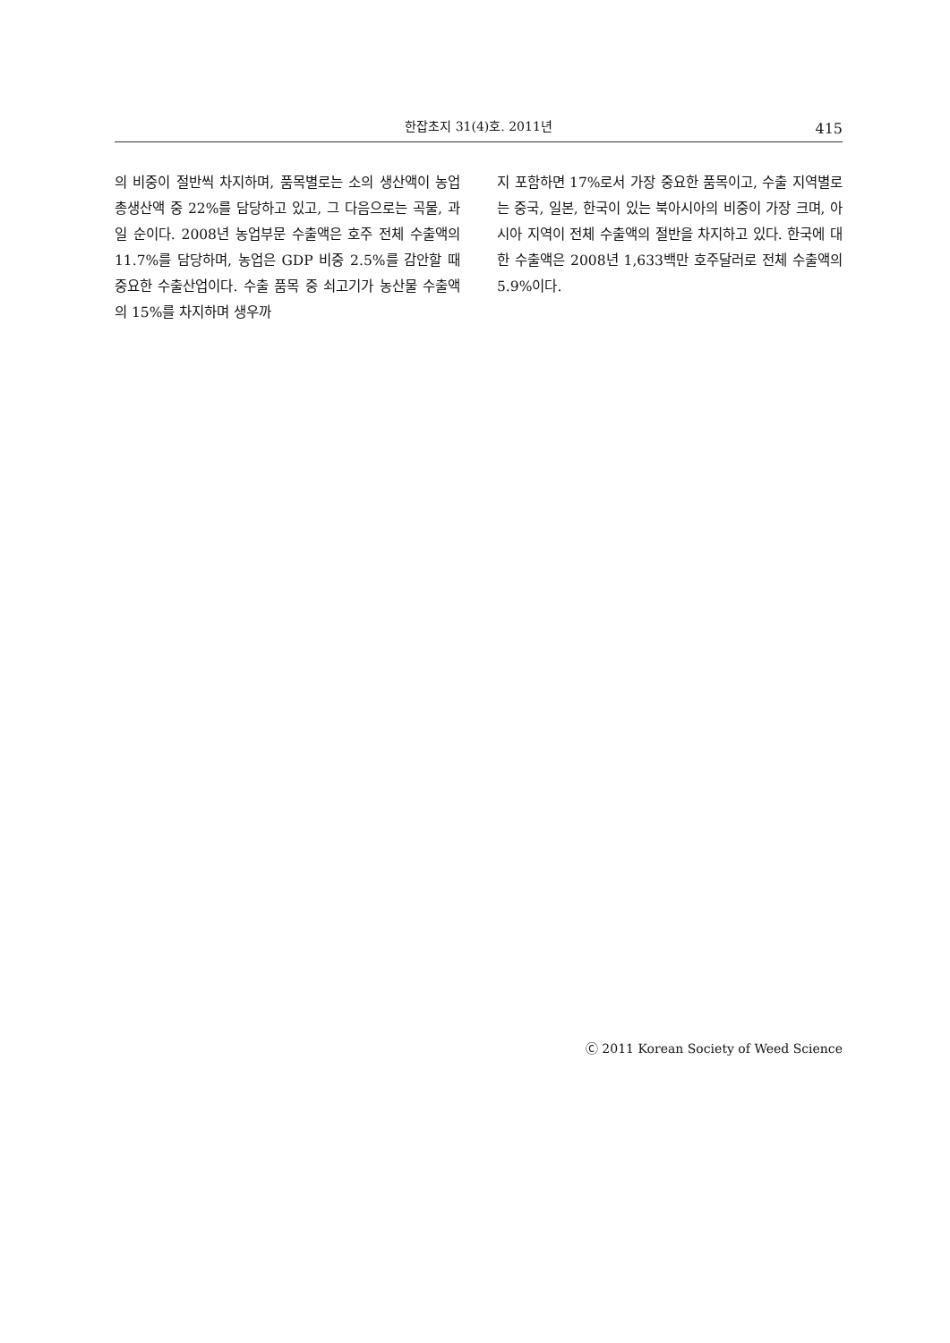한잡초지 31(4)호. 2011년 415
의 비중이 절반씩 차지하며, 품목별로는 소의 생산액이 농업 총생산액 중 22%를 담당하고 있고, 그 다음으로는 곡물, 과일 순이다. 2008년 농업부문 수출액은 호주 전체 수출액의 11.7%를 담당하며, 농업은 GDP 비중 2.5%를 감안할 때 중요한 수출산업이다. 수출 품목 중 쇠고기가 농산물 수출액의 15%를 차지하며 생우까
지 포함하면 17%로서 가장 중요한 품목이고, 수출 지역별로는 중국, 일본, 한국이 있는 북아시아의 비중이 가장 크며, 아시아 지역이 전체 수출액의 절반을 차지하고 있다. 한국에 대한 수출액은 2008년 1,633백만 호주달러로 전체 수출액의 5.9%이다.
Ⓒ 2011 Korean Society of Weed Science